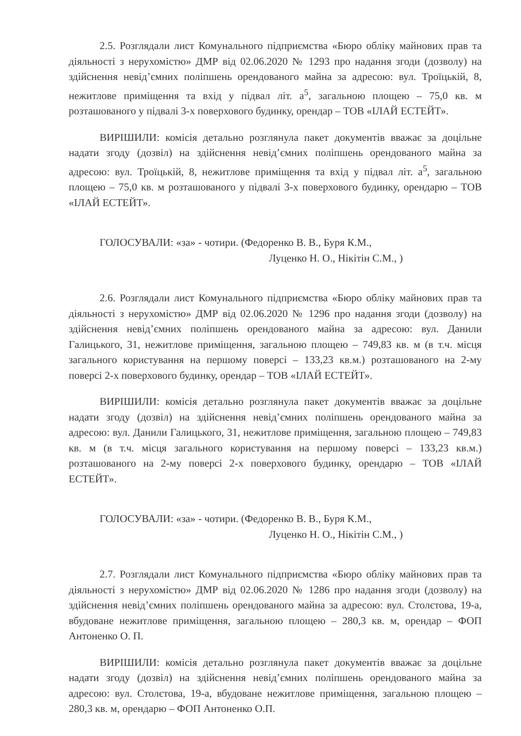2.5. Розглядали лист Комунального підприємства «Бюро обліку майнових прав та діяльності з нерухомістю» ДМР від 02.06.2020 № 1293 про надання згоди (дозволу) на здійснення невід’ємних поліпшень орендованого майна за адресою: вул. Троїцькій, 8, нежитлове приміщення та вхід у підвал літ. а<sup>5</sup>, загальною площею – 75,0 кв. м розташованого у підвалі 3-х поверхового будинку, орендар – ТОВ «ІЛАЙ ЕСТЕЙТ».
ВИРІШИЛИ: комісія детально розглянула пакет документів вважає за доцільне надати згоду (дозвіл) на здійснення невід’ємних поліпшень орендованого майна за адресою: вул. Троїцькій, 8, нежитлове приміщення та вхід у підвал літ. а<sup>5</sup>, загальною площею – 75,0 кв. м розташованого у підвалі 3-х поверхового будинку, орендарю – ТОВ «ІЛАЙ ЕСТЕЙТ».
ГОЛОСУВАЛИ: «за» - чотири. (Федоренко В. В., Буря К.М.,
Луценко Н. О., Нікітін С.М., )
2.6. Розглядали лист Комунального підприємства «Бюро обліку майнових прав та діяльності з нерухомістю» ДМР від 02.06.2020 № 1296 про надання згоди (дозволу) на здійснення невід’ємних поліпшень орендованого майна за адресою: вул. Данили Галицького, 31, нежитлове приміщення, загальною площею – 749,83 кв. м (в т.ч. місця загального користування на першому поверсі – 133,23 кв.м.) розташованого на 2-му поверсі 2-х поверхового будинку, орендар – ТОВ «ІЛАЙ ЕСТЕЙТ».
ВИРІШИЛИ: комісія детально розглянула пакет документів вважає за доцільне надати згоду (дозвіл) на здійснення невід’ємних поліпшень орендованого майна за адресою: вул. Данили Галицького, 31, нежитлове приміщення, загальною площею – 749,83 кв. м (в т.ч. місця загального користування на першому поверсі – 133,23 кв.м.) розташованого на 2-му поверсі 2-х поверхового будинку, орендарю – ТОВ «ІЛАЙ ЕСТЕЙТ».
ГОЛОСУВАЛИ: «за» - чотири. (Федоренко В. В., Буря К.М.,
Луценко Н. О., Нікітін С.М., )
2.7. Розглядали лист Комунального підприємства «Бюро обліку майнових прав та діяльності з нерухомістю» ДМР від 02.06.2020 № 1286 про надання згоди (дозволу) на здійснення невід’ємних поліпшень орендованого майна за адресою: вул. Столєтова, 19-а, вбудоване нежитлове приміщення, загальною площею – 280,3 кв. м, орендар – ФОП Антоненко О. П.
ВИРІШИЛИ: комісія детально розглянула пакет документів вважає за доцільне надати згоду (дозвіл) на здійснення невід’ємних поліпшень орендованого майна за адресою: вул. Столєтова, 19-а, вбудоване нежитлове приміщення, загальною площею – 280,3 кв. м, орендарю – ФОП Антоненко О.П.